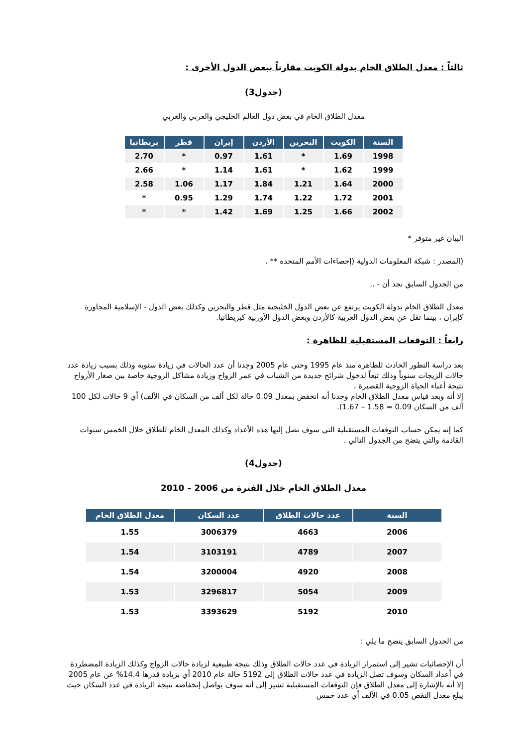ثالثاً : معدل الطلاق الخام بدولة الكويت مقارناً ببعض الدول الأخرى :
(جدول3)
معدل الطلاق الخام في بعض دول العالم الخليجي والعربي والغربي
| السنة | الكويت | البحرين | الأردن | إيران | قطر | بريطانيا |
| --- | --- | --- | --- | --- | --- | --- |
| 1998 | 1.69 | * | 1.61 | 0.97 | * | 2.70 |
| 1999 | 1.62 | * | 1.61 | 1.14 | * | 2.66 |
| 2000 | 1.64 | 1.21 | 1.84 | 1.17 | 1.06 | 2.58 |
| 2001 | 1.72 | 1.22 | 1.74 | 1.29 | 0.95 | * |
| 2002 | 1.66 | 1.25 | 1.69 | 1.42 | * | * |
البيان غير متوفر *
(المصدر : شبكة المعلومات الدولية (إحصاءات الأمم المتحدة ** .
من الجدول السابق نجد أن - ..
معدل الطلاق الخام بدولة الكويت يرتفع عن بعض الدول الخليجية مثل قطر والبحرين وكذلك بعض الدول - الإسلامية المجاورة كإيران ، بينما تقل عن بعض الدول العربية كالأردن وبعض الدول الأوربية كبريطانيا.
رابعاً : التوقعات المستقبلية للظاهرة :
بعد دراسة التطور الحادث للظاهرة منذ عام 1995 وحتى عام 2005 وجدنا أن عدد الحالات في زيادة سنوية وذلك بسبب زيادة عدد حالات الزيجات سنوياً وذلك تبعاً لدخول شرائح جديدة من الشباب في عمر الزواج وزيادة مشاكل الزوجية خاصة بين صغار الأزواج نتيجة أعباء الحياة الزوجية القصيرة ،
إلا أنه وبعد قياس معدل الطلاق الخام وجدنا أنه انخفض بمعدل 0.09 حالة لكل ألف من السكان في الألف) أي 9 حالات لكل 100 ألف من السكان 0.09 = 1.58 – 1.67).
كما إنه يمكن حساب التوقعات المستقبلية التي سوف تصل إليها هذه الأعداد وكذلك المعدل الخام للطلاق خلال الخمس سنوات القادمة والتي يتضح من الجدول التالي .
(جدول4)
معدل الطلاق الخام خلال الفترة من 2006 – 2010
| السنة | عدد حالات الطلاق | عدد السكان | معدل الطلاق الخام |
| --- | --- | --- | --- |
| 2006 | 4663 | 3006379 | 1.55 |
| 2007 | 4789 | 3103191 | 1.54 |
| 2008 | 4920 | 3200004 | 1.54 |
| 2009 | 5054 | 3296817 | 1.53 |
| 2010 | 5192 | 3393629 | 1.53 |
من الجدول السابق يتضح ما يلي :
أن الإحصائيات تشير إلى استمرار الزيادة في عدد حالات الطلاق وذلك نتيجة طبيعية لزيادة حالات الزواج وكذلك الزيادة المضطردة في أعداد السكان وسوف تصل الزيادة في عدد حالات الطلاق إلى 5192 حالة عام 2010 أي بزيادة قدرها 14.4% عن عام 2005 إلا أنه بالإشارة إلى معدل الطلاق فإن التوقعات المستقبلية تشير إلى أنه سوف يواصل إنخفاضه نتيجة الزيادة في عدد السكان حيث يبلغ معدل النقص 0.05 في الألف أي عدد خمس